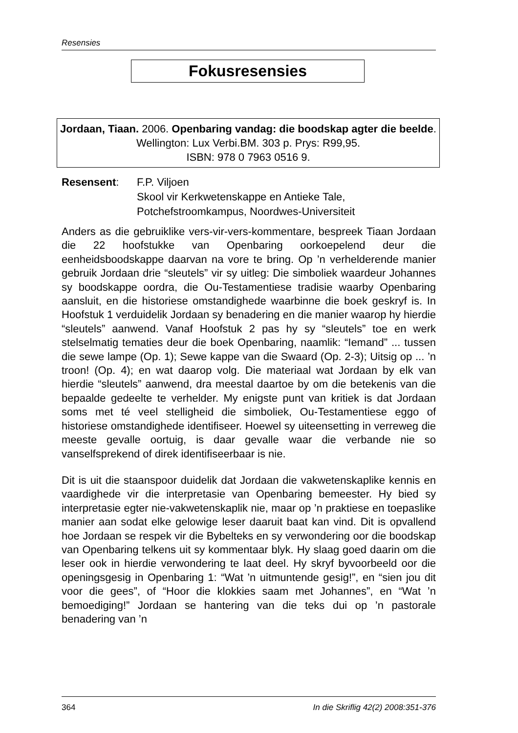Resensies
Fokusresensies
Jordaan, Tiaan. 2006. Openbaring vandag: die boodskap agter die beelde. Wellington: Lux Verbi.BM. 303 p. Prys: R99,95.
ISBN: 978 0 7963 0516 9.
Resensent: F.P. Viljoen
Skool vir Kerkwetenskappe en Antieke Tale,
Potchefstroomkampus, Noordwes-Universiteit
Anders as die gebruiklike vers-vir-vers-kommentare, bespreek Tiaan Jordaan die 22 hoofstukke van Openbaring oorkoepelend deur die eenheidsboodskappe daarvan na vore te bring. Op ’n verhelderende manier gebruik Jordaan drie “sleutels” vir sy uitleg: Die simboliek waardeur Johannes sy boodskappe oordra, die Ou-Testamentiese tradisie waarby Openbaring aansluit, en die historiese omstandighede waarbinne die boek geskryf is. In Hoofstuk 1 verduidelik Jordaan sy benadering en die manier waarop hy hierdie “sleutels” aanwend. Vanaf Hoofstuk 2 pas hy sy “sleutels” toe en werk stelselmatig tematies deur die boek Openbaring, naamlik: “Iemand” ... tussen die sewe lampe (Op. 1); Sewe kappe van die Swaard (Op. 2-3); Uitsig op ... ’n troon! (Op. 4); en wat daarop volg. Die materiaal wat Jordaan by elk van hierdie “sleutels” aanwend, dra meestal daartoe by om die betekenis van die bepaalde gedeelte te verhelder. My enigste punt van kritiek is dat Jordaan soms met té veel stelligheid die simboliek, Ou-Testamentiese eggo of historiese omstandighede identifiseer. Hoewel sy uiteensetting in verreweg die meeste gevalle oortuig, is daar gevalle waar die verbande nie so vanselfsprekend of direk identifiseerbaar is nie.
Dit is uit die staanspoor duidelik dat Jordaan die vakwetenskaplike kennis en vaardighede vir die interpretasie van Openbaring bemeester. Hy bied sy interpretasie egter nie-vakwetenskaplik nie, maar op ’n praktiese en toepaslike manier aan sodat elke gelowige leser daaruit baat kan vind. Dit is opvallend hoe Jordaan se respek vir die Bybelteks en sy verwondering oor die boodskap van Openbaring telkens uit sy kommentaar blyk. Hy slaag goed daarin om die leser ook in hierdie verwondering te laat deel. Hy skryf byvoorbeeld oor die openingsgesig in Openbaring 1: “Wat ’n uitmuntende gesig!”, en “sien jou dit voor die gees”, of “Hoor die klokkies saam met Johannes”, en “Wat ’n bemoediging!” Jordaan se hantering van die teks dui op ’n pastorale benadering van ’n
364 In die Skriflig 42(2) 2008:351-376